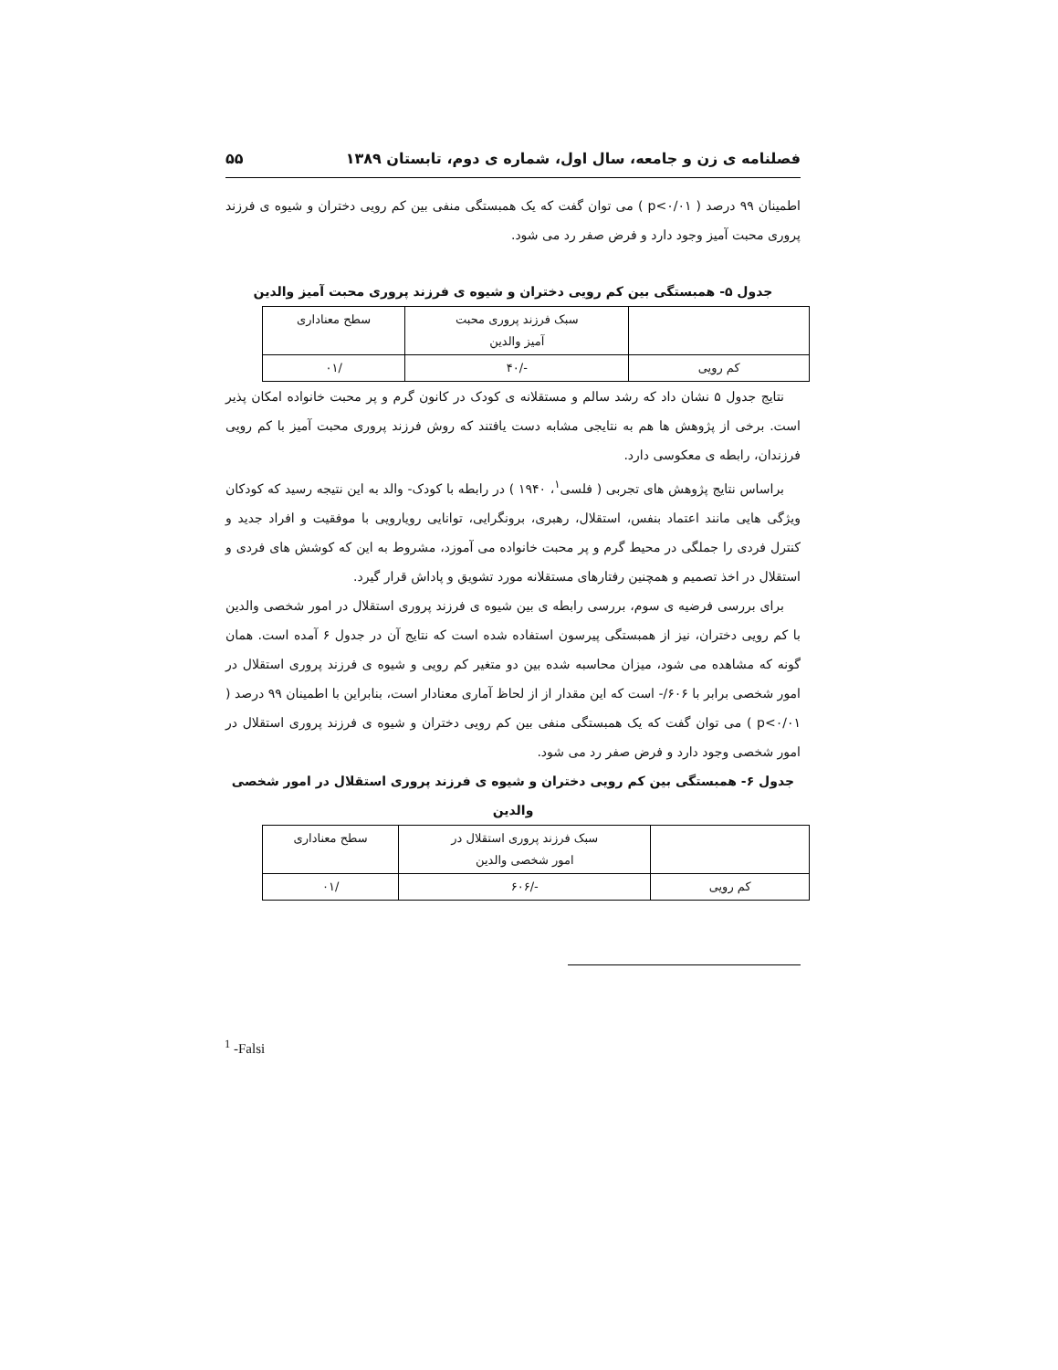فصلنامه ی زن و جامعه، سال اول، شماره ی دوم، تابستان ۱۳۸۹ ۵۵
اطمینان ۹۹ درصد ( p<۰/۰۱ ) می توان گفت که یک همبستگی منفی بین کم رویی دختران و شیوه ی فرزند پروری محبت آمیز وجود دارد و فرض صفر رد می شود.
جدول ۵- همبستگی بین کم رویی دختران و شیوه ی فرزند پروری محبت آمیز والدین
| | سبک فرزند پروری محبت آمیز والدین | سطح معناداری |
| کم رویی | -/۴۰ | /۰۱ |
نتایج جدول ۵ نشان داد که رشد سالم و مستقلانه ی کودک در کانون گرم و پر محبت خانواده امکان پذیر است. برخی از پژوهش ها هم به نتایجی مشابه دست یافتند که روش فرزند پروری محبت آمیز با کم رویی فرزندان، رابطه ی معکوسی دارد.
براساس نتایج پژوهش های تجربی ( فلسی<sup>۱</sup>، ۱۹۴۰ ) در رابطه با کودک- والد به این نتیجه رسید که کودکان ویژگی هایی مانند اعتماد بنفس، استقلال، رهبری، برونگرایی، توانایی رویارویی با موفقیت و افراد جدید و کنترل فردی را جملگی در محیط گرم و پر محبت خانواده می آموزد، مشروط به این که کوشش های فردی و استقلال در اخذ تصمیم و همچنین رفتارهای مستقلانه مورد تشویق و پاداش قرار گیرد.
برای بررسی فرضیه ی سوم، بررسی رابطه ی بین شیوه ی فرزند پروری استقلال در امور شخصی والدین با کم رویی دختران، نیز از همبستگی پیرسون استفاده شده است که نتایج آن در جدول ۶ آمده است. همان گونه که مشاهده می شود، میزان محاسبه شده بین دو متغیر کم رویی و شیوه ی فرزند پروری استقلال در امور شخصی برابر با ۶۰۶/- است که این مقدار از از لحاظ آماری معنادار است، بنابراین با اطمینان ۹۹ درصد ( p<۰/۰۱ ) می توان گفت که یک همبستگی منفی بین کم رویی دختران و شیوه ی فرزند پروری استقلال در امور شخصی وجود دارد و فرض صفر رد می شود.
جدول ۶- همبستگی بین کم رویی دختران و شیوه ی فرزند پروری استقلال در امور شخصی والدین
| | سبک فرزند پروری استقلال در امور شخصی والدین | سطح معناداری |
| کم رویی | -/۶۰۶ | /۰۱ |
<sup>1</sup> -Falsi